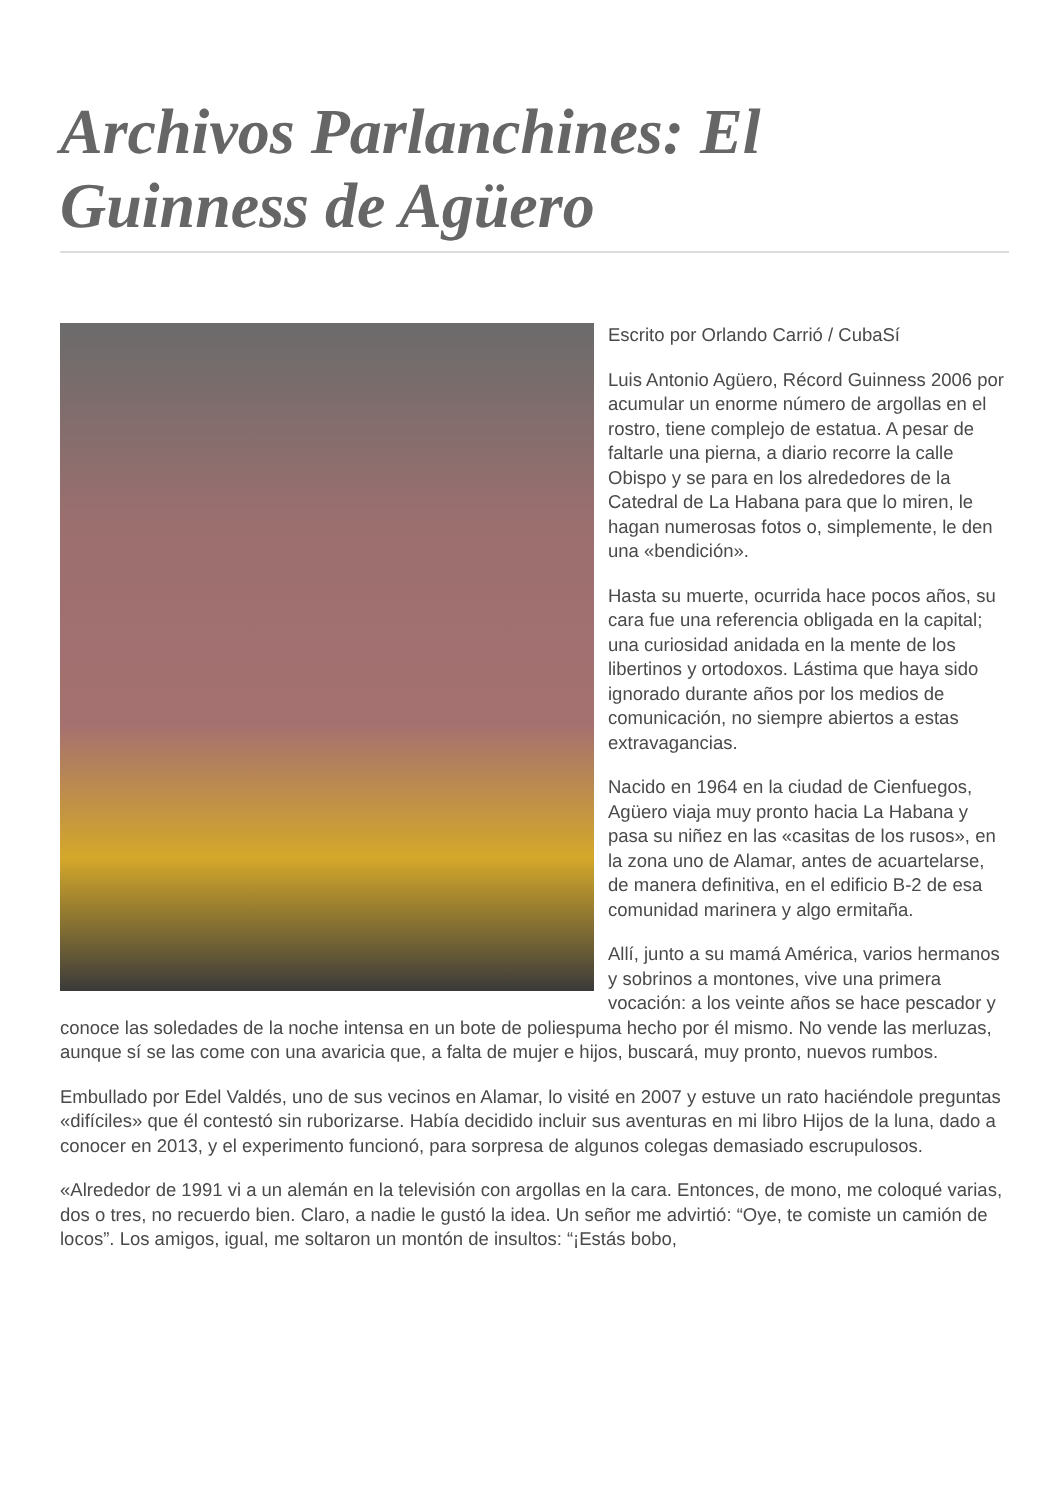Archivos Parlanchines: El Guinness de Agüero
Escrito por Orlando Carrió / CubaSí
Luis Antonio Agüero, Récord Guinness 2006 por acumular un enorme número de argollas en el rostro, tiene complejo de estatua. A pesar de faltarle una pierna, a diario recorre la calle Obispo y se para en los alrededores de la Catedral de La Habana para que lo miren, le hagan numerosas fotos o, simplemente, le den una «bendición».
Hasta su muerte, ocurrida hace pocos años, su cara fue una referencia obligada en la capital; una curiosidad anidada en la mente de los libertinos y ortodoxos. Lástima que haya sido ignorado durante años por los medios de comunicación, no siempre abiertos a estas extravagancias.
Nacido en 1964 en la ciudad de Cienfuegos, Agüero viaja muy pronto hacia La Habana y pasa su niñez en las «casitas de los rusos», en la zona uno de Alamar, antes de acuartelarse, de manera definitiva, en el edificio B-2 de esa comunidad marinera y algo ermitaña.
Allí, junto a su mamá América, varios hermanos y sobrinos a montones, vive una primera vocación: a los veinte años se hace pescador y conoce las soledades de la noche intensa en un bote de poliespuma hecho por él mismo. No vende las merluzas, aunque sí se las come con una avaricia que, a falta de mujer e hijos, buscará, muy pronto, nuevos rumbos.
Embullado por Edel Valdés, uno de sus vecinos en Alamar, lo visité en 2007 y estuve un rato haciéndole preguntas «difíciles» que él contestó sin ruborizarse. Había decidido incluir sus aventuras en mi libro Hijos de la luna, dado a conocer en 2013, y el experimento funcionó, para sorpresa de algunos colegas demasiado escrupulosos.
«Alrededor de 1991 vi a un alemán en la televisión con argollas en la cara. Entonces, de mono, me coloqué varias, dos o tres, no recuerdo bien. Claro, a nadie le gustó la idea. Un señor me advirtió: “Oye, te comiste un camión de locos”. Los amigos, igual, me soltaron un montón de insultos: “¡Estás bobo,